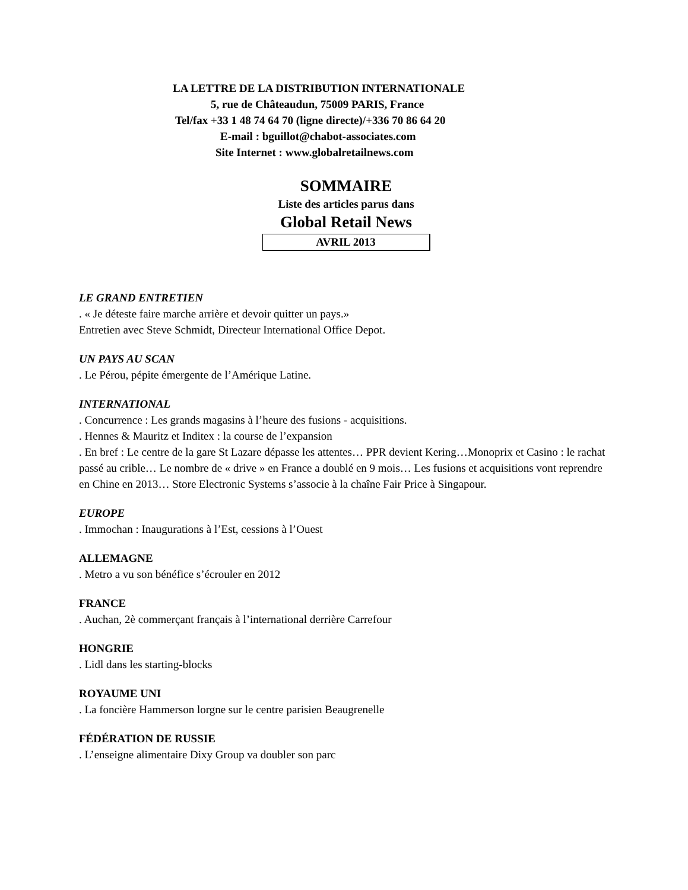LA LETTRE DE LA DISTRIBUTION INTERNATIONALE
5, rue de Châteaudun, 75009 PARIS, France
Tel/fax +33 1 48 74 64 70 (ligne directe)/+336 70 86 64 20
E-mail : bguillot@chabot-associates.com
Site Internet : www.globalretailnews.com
SOMMAIRE
Liste des articles parus dans
Global Retail News
AVRIL 2013
LE GRAND ENTRETIEN
. « Je déteste faire marche arrière et devoir quitter un pays.»
Entretien avec Steve Schmidt, Directeur International Office Depot.
UN PAYS AU SCAN
. Le Pérou, pépite émergente de l’Amérique Latine.
INTERNATIONAL
. Concurrence : Les grands magasins à l’heure des fusions - acquisitions.
. Hennes & Mauritz et Inditex : la course de l’expansion
. En bref : Le centre de la gare St Lazare dépasse les attentes… PPR devient Kering…Monoprix et Casino : le rachat passé au crible… Le nombre de « drive » en France a doublé en 9 mois… Les fusions et acquisitions vont reprendre en Chine en 2013… Store Electronic Systems s’associe à la chaîne Fair Price à Singapour.
EUROPE
. Immochan : Inaugurations à l’Est, cessions à l’Ouest
ALLEMAGNE
. Metro a vu son bénéfice s’écrouler en 2012
FRANCE
. Auchan, 2è commerçant français à l’international derrière Carrefour
HONGRIE
. Lidl dans les starting-blocks
ROYAUME UNI
. La foncière Hammerson lorgne sur le centre parisien Beaugrenelle
FÉDÉRATION DE RUSSIE
. L’enseigne alimentaire Dixy Group va doubler son parc